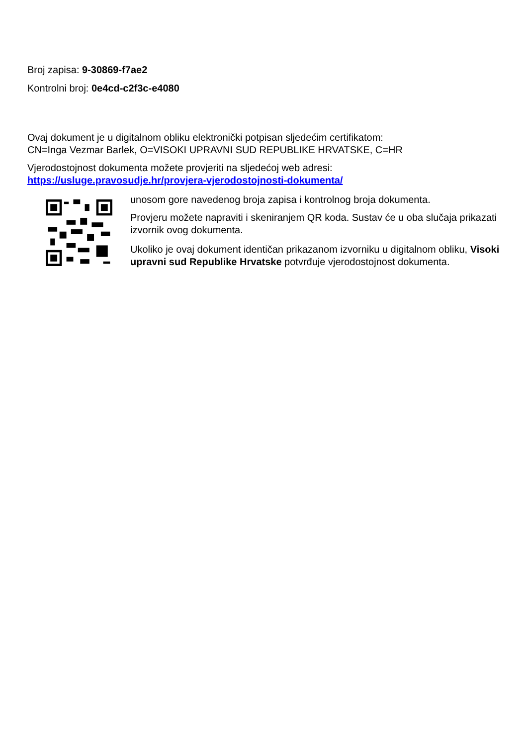Broj zapisa: 9-30869-f7ae2
Kontrolni broj: 0e4cd-c2f3c-e4080
Ovaj dokument je u digitalnom obliku elektronički potpisan sljedećim certifikatom:
CN=Inga Vezmar Barlek, O=VISOKI UPRAVNI SUD REPUBLIKE HRVATSKE, C=HR
Vjerodostojnost dokumenta možete provjeriti na sljedećoj web adresi:
https://usluge.pravosudje.hr/provjera-vjerodostojnosti-dokumenta/
unosom gore navedenog broja zapisa i kontrolnog broja dokumenta.
Provjeru možete napraviti i skeniranjem QR koda. Sustav će u oba slučaja prikazati izvornik ovog dokumenta.
Ukoliko je ovaj dokument identičan prikazanom izvorniku u digitalnom obliku, Visoki upravni sud Republike Hrvatske potvrđuje vjerodostojnost dokumenta.